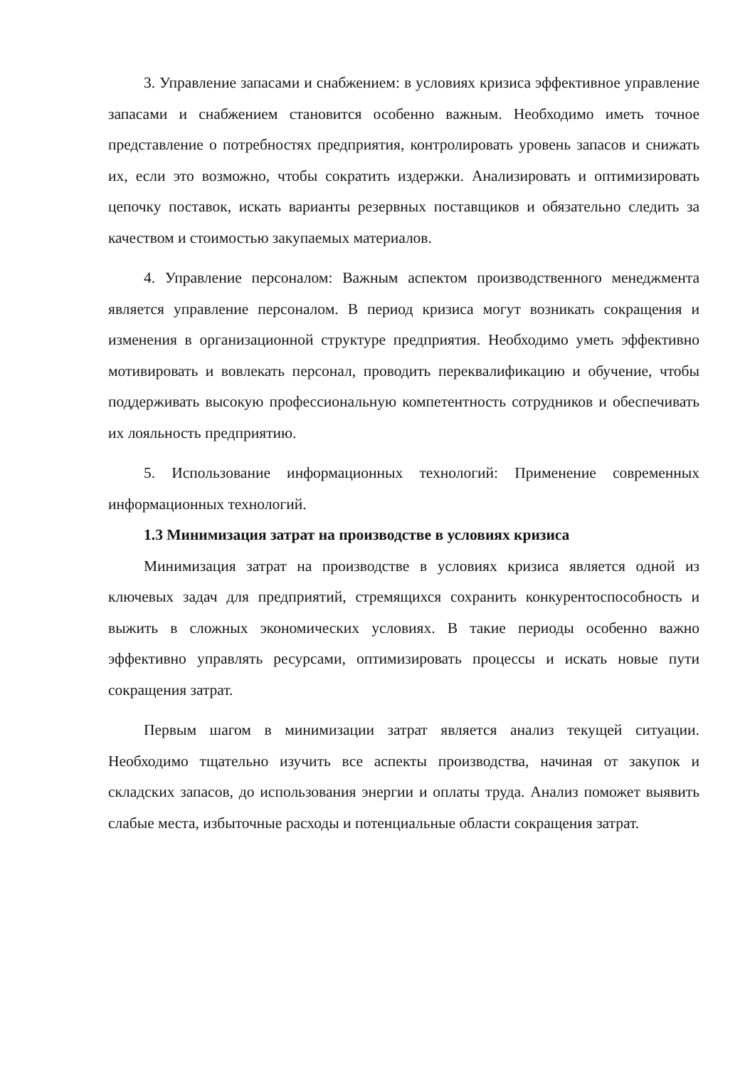3. Управление запасами и снабжением: в условиях кризиса эффективное управление запасами и снабжением становится особенно важным. Необходимо иметь точное представление о потребностях предприятия, контролировать уровень запасов и снижать их, если это возможно, чтобы сократить издержки. Анализировать и оптимизировать цепочку поставок, искать варианты резервных поставщиков и обязательно следить за качеством и стоимостью закупаемых материалов.
4. Управление персоналом: Важным аспектом производственного менеджмента является управление персоналом. В период кризиса могут возникать сокращения и изменения в организационной структуре предприятия. Необходимо уметь эффективно мотивировать и вовлекать персонал, проводить переквалификацию и обучение, чтобы поддерживать высокую профессиональную компетентность сотрудников и обеспечивать их лояльность предприятию.
5. Использование информационных технологий: Применение современных информационных технологий.
1.3 Минимизация затрат на производстве в условиях кризиса
Минимизация затрат на производстве в условиях кризиса является одной из ключевых задач для предприятий, стремящихся сохранить конкурентоспособность и выжить в сложных экономических условиях. В такие периоды особенно важно эффективно управлять ресурсами, оптимизировать процессы и искать новые пути сокращения затрат.
Первым шагом в минимизации затрат является анализ текущей ситуации. Необходимо тщательно изучить все аспекты производства, начиная от закупок и складских запасов, до использования энергии и оплаты труда. Анализ поможет выявить слабые места, избыточные расходы и потенциальные области сокращения затрат.